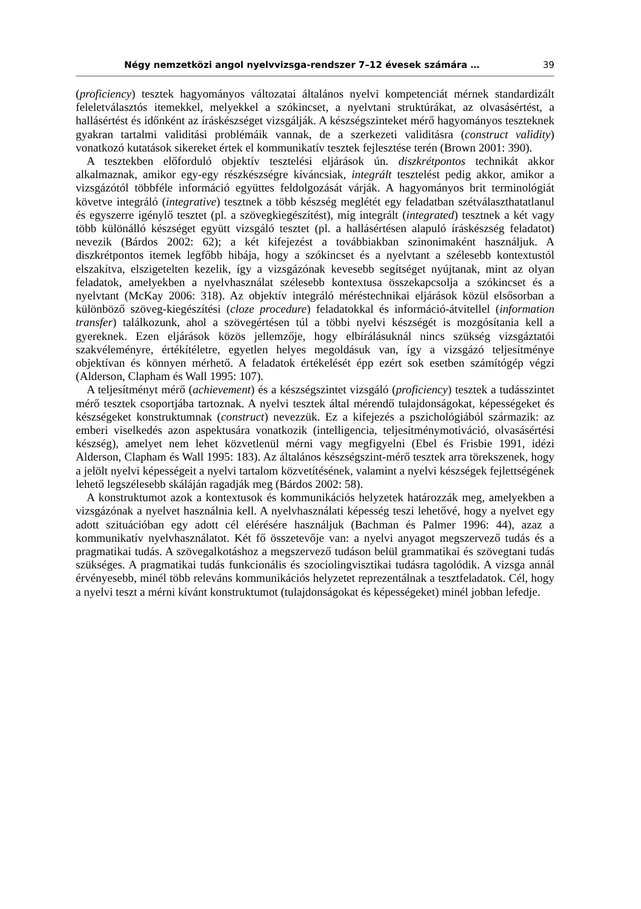Négy nemzetközi angol nyelvvizsga-rendszer 7–12 évesek számára … 39
(proficiency) tesztek hagyományos változatai általános nyelvi kompetenciát mérnek standardizált feleletválasztós itemekkel, melyekkel a szókincset, a nyelvtani struktúrákat, az olvasásértést, a hallásértést és időnként az íráskészséget vizsgálják. A készségszinteket mérő hagyományos teszteknek gyakran tartalmi validitási problémáik vannak, de a szerkezeti validitásra (construct validity) vonatkozó kutatások sikereket értek el kommunikatív tesztek fejlesztése terén (Brown 2001: 390).
A tesztekben előforduló objektív tesztelési eljárások ún. diszkrétpontos technikát akkor alkalmaznak, amikor egy-egy részkészségre kíváncsiak, integrált tesztelést pedig akkor, amikor a vizsgázótól többféle információ együttes feldolgozását várják. A hagyományos brit terminológiát követve integráló (integrative) tesztnek a több készség meglétét egy feladatban szétválaszthatatlanul és egyszerre igénylő tesztet (pl. a szövegkiegészítést), míg integrált (integrated) tesztnek a két vagy több különálló készséget együtt vizsgáló tesztet (pl. a hallásértésen alapuló íráskészség feladatot) nevezik (Bárdos 2002: 62); a két kifejezést a továbbiakban szinonimaként használjuk. A diszkrétpontos itemek legfőbb hibája, hogy a szókincset és a nyelvtant a szélesebb kontextustól elszakítva, elszigetelten kezelik, így a vizsgázónak kevesebb segítséget nyújtanak, mint az olyan feladatok, amelyekben a nyelvhasználat szélesebb kontextusa összekapcsolja a szókincset és a nyelvtant (McKay 2006: 318). Az objektív integráló méréstechnikai eljárások közül elsősorban a különböző szöveg-kiegészítési (cloze procedure) feladatokkal és információ-átvitellel (information transfer) találkozunk, ahol a szövegértésen túl a többi nyelvi készségét is mozgósítania kell a gyereknek. Ezen eljárások közös jellemzője, hogy elbírálásuknál nincs szükség vizsgáztatói szakvéleményre, értékítéletre, egyetlen helyes megoldásuk van, így a vizsgázó teljesítménye objektívan és könnyen mérhető. A feladatok értékelését épp ezért sok esetben számítógép végzi (Alderson, Clapham és Wall 1995: 107).
A teljesítményt mérő (achievement) és a készségszintet vizsgáló (proficiency) tesztek a tudásszintet mérő tesztek csoportjába tartoznak. A nyelvi tesztek által mérendő tulajdonságokat, képességeket és készségeket konstruktumnak (construct) nevezzük. Ez a kifejezés a pszichológiából származik: az emberi viselkedés azon aspektusára vonatkozik (intelligencia, teljesítménymotiváció, olvasásértési készség), amelyet nem lehet közvetlenül mérni vagy megfigyelni (Ebel és Frisbie 1991, idézi Alderson, Clapham és Wall 1995: 183). Az általános készségszint-mérő tesztek arra törekszenek, hogy a jelölt nyelvi képességeit a nyelvi tartalom közvetítésének, valamint a nyelvi készségek fejlettségének lehető legszélesebb skáláján ragadják meg (Bárdos 2002: 58).
A konstruktumot azok a kontextusok és kommunikációs helyzetek határozzák meg, amelyekben a vizsgázónak a nyelvet használnia kell. A nyelvhasználati képesség teszi lehetővé, hogy a nyelvet egy adott szituációban egy adott cél elérésére használjuk (Bachman és Palmer 1996: 44), azaz a kommunikatív nyelvhasználatot. Két fő összetevője van: a nyelvi anyagot megszervező tudás és a pragmatikai tudás. A szövegalkotáshoz a megszervező tudáson belül grammatikai és szövegtani tudás szükséges. A pragmatikai tudás funkcionális és szociolingvisztikai tudásra tagolódik. A vizsga annál érvényesebb, minél több releváns kommunikációs helyzetet reprezentálnak a tesztfeladatok. Cél, hogy a nyelvi teszt a mérni kívánt konstruktumot (tulajdonságokat és képességeket) minél jobban lefedje.